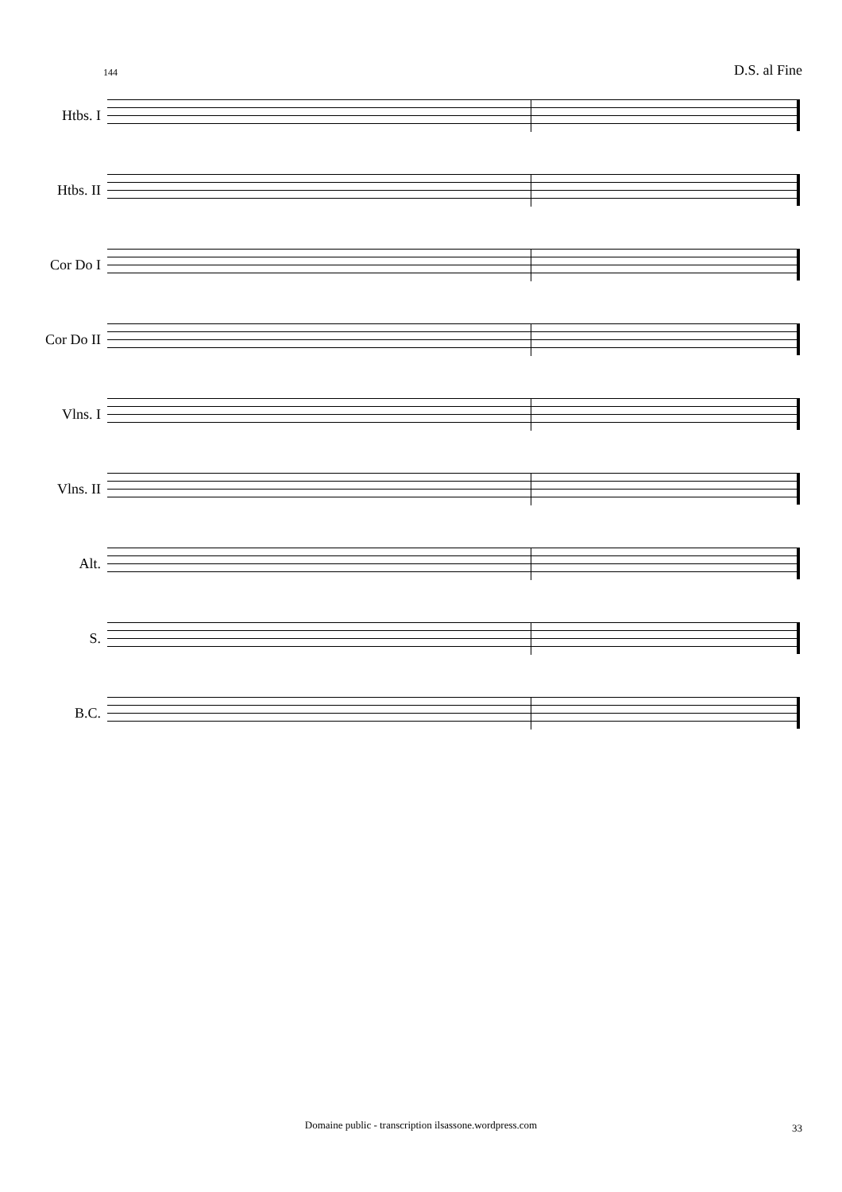144 D.S. al Fine
Htbs. I
Htbs. II
Cor Do I
Cor Do II
Vlns. I
Vlns. II
Alt.
S.
B.C.
Domaine public - transcription ilsassone.wordpress.com
33